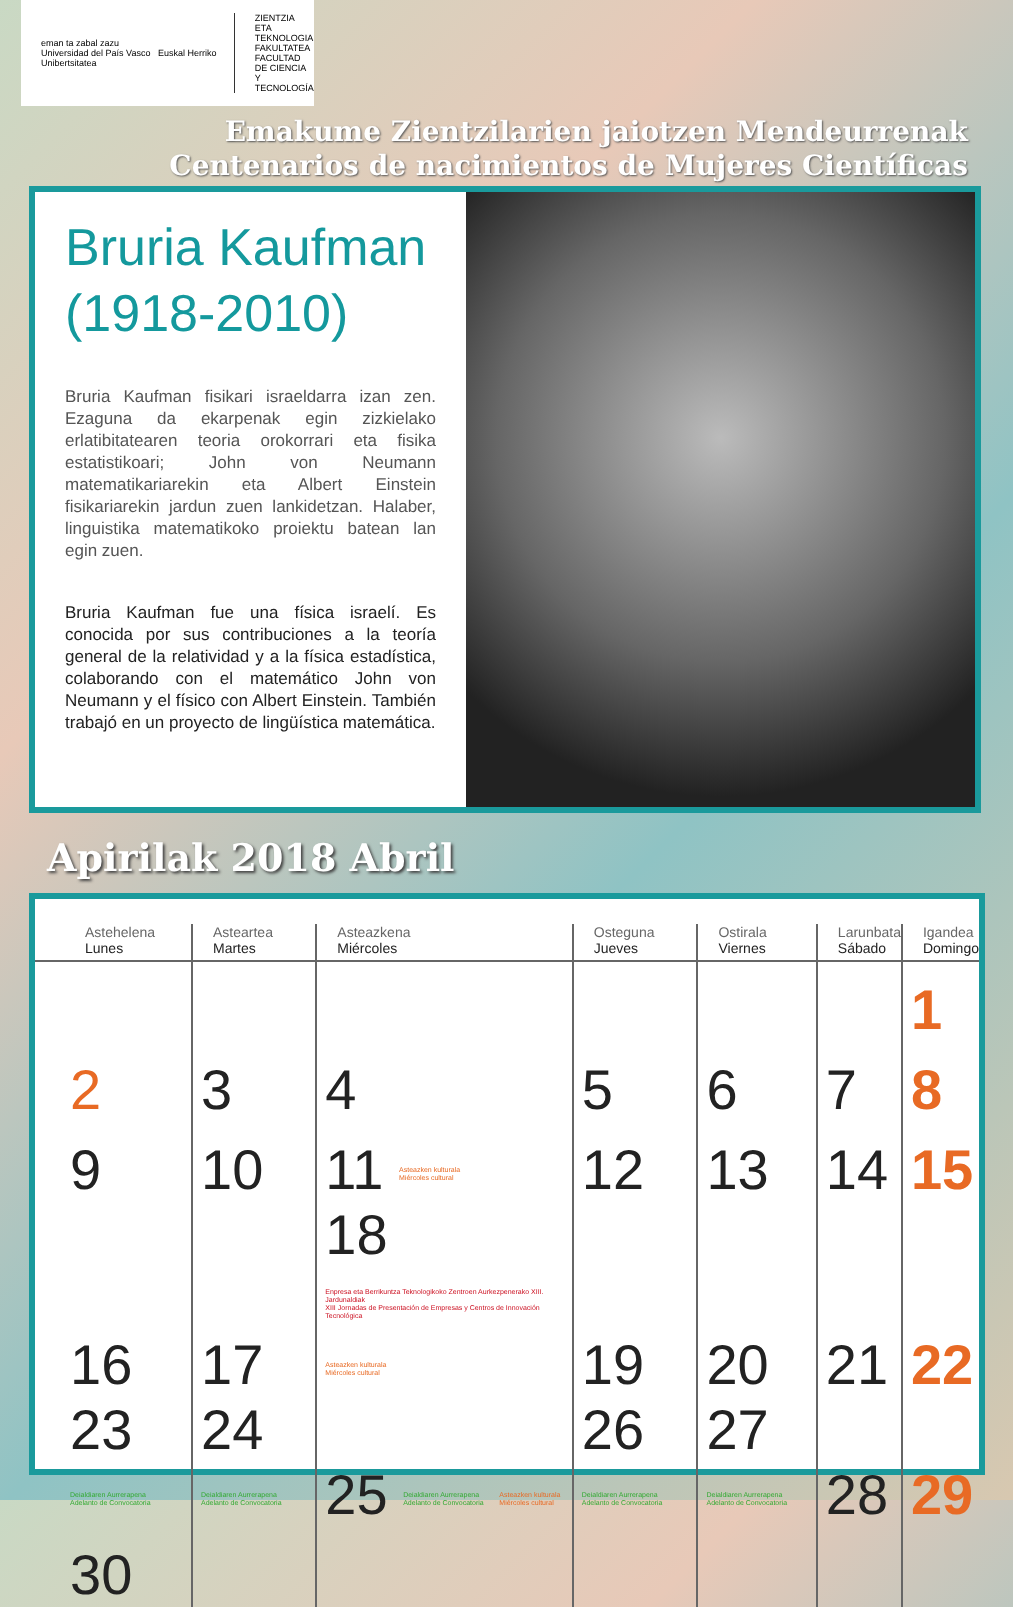eman ta zabal zazu
Universidad del País Vasco Euskal Herriko Unibertsitatea
ZIENTZIA
ETA TEKNOLOGIA
FAKULTATEA
FACULTAD
DE CIENCIA
Y TECNOLOGÍA
Emakume Zientzilarien jaiotzen Mendeurrenak
Centenarios de nacimientos de Mujeres Científicas
Bruria Kaufman (1918-2010)
Bruria Kaufman fisikari israeldarra izan zen. Ezaguna da ekarpenak egin zizkielako erlatibitatearen teoria orokorrari eta fisika estatistikoari; John von Neumann matematikariarekin eta Albert Einstein fisikariarekin jardun zuen lankidetzan. Halaber, linguistika matematikoko proiektu batean lan egin zuen.
Bruria Kaufman fue una física israelí. Es conocida por sus contribuciones a la teoría general de la relatividad y a la física estadística, colaborando con el matemático John von Neumann y el físico con Albert Einstein. También trabajó en un proyecto de lingüística matemática.
Apirilak 2018 Abril
| Astehelena Lunes | Asteartea Martes | Asteazkena Miércoles | Osteguna Jueves | Ostirala Viernes | Larunbata Sábado | Igandea Domingo |
| --- | --- | --- | --- | --- | --- | --- |
| | | | | | | 1 |
| 2 | 3 | 4 | 5 | 6 | 7 | 8 |
| 9 | 10 | 11 Asteazken kulturala Miércoles cultural | 12 | 13 | 14 | 15 |
| 16 | 17 | 18 Enpresa eta Berrikuntza Teknologikoko Zentroen Aurkezpenerako XIII. Jardunaldiak XIII Jornadas de Presentación de Empresas y Centros de Innovación Tecnológica Asteazken kulturala Miércoles cultural | 19 | 20 | 21 | 22 |
| 23 Deialdiaren Aurrerapena Adelanto de Convocatoria | 24 Deialdiaren Aurrerapena Adelanto de Convocatoria | 25 Deialdiaren Aurrerapena Adelanto de Convocatoria Asteazken kulturala Miércoles cultural | 26 Deialdiaren Aurrerapena Adelanto de Convocatoria | 27 Deialdiaren Aurrerapena Adelanto de Convocatoria | 28 | 29 |
| 30 | | | | | | |